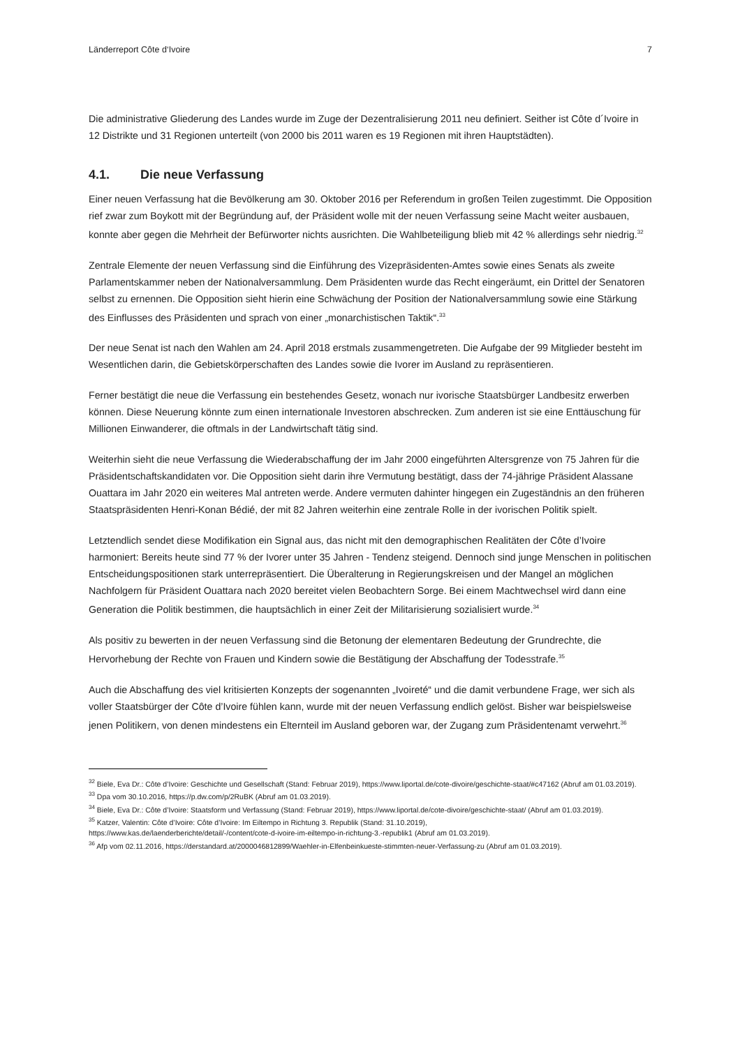Länderreport Côte d‘Ivoire 7
Die administrative Gliederung des Landes wurde im Zuge der Dezentralisierung 2011 neu definiert. Seither ist Côte d´Ivoire in 12 Distrikte und 31 Regionen unterteilt (von 2000 bis 2011 waren es 19 Regionen mit ihren Hauptstädten).
4.1. Die neue Verfassung
Einer neuen Verfassung hat die Bevölkerung am 30. Oktober 2016 per Referendum in großen Teilen zugestimmt. Die Opposition rief zwar zum Boykott mit der Begründung auf, der Präsident wolle mit der neuen Verfassung seine Macht weiter ausbauen, konnte aber gegen die Mehrheit der Befürworter nichts ausrichten. Die Wahlbeteiligung blieb mit 42 % allerdings sehr niedrig.<sup>32</sup>
Zentrale Elemente der neuen Verfassung sind die Einführung des Vizepräsidenten-Amtes sowie eines Senats als zweite Parlamentskammer neben der Nationalversammlung. Dem Präsidenten wurde das Recht eingeräumt, ein Drittel der Senatoren selbst zu ernennen. Die Opposition sieht hierin eine Schwächung der Position der Nationalversammlung sowie eine Stärkung des Einflusses des Präsidenten und sprach von einer „monarchistischen Taktik“.<sup>33</sup>
Der neue Senat ist nach den Wahlen am 24. April 2018 erstmals zusammengetreten. Die Aufgabe der 99 Mitglieder besteht im Wesentlichen darin, die Gebietskörperschaften des Landes sowie die Ivorer im Ausland zu repräsentieren.
Ferner bestätigt die neue die Verfassung ein bestehendes Gesetz, wonach nur ivorische Staatsbürger Landbesitz erwerben können. Diese Neuerung könnte zum einen internationale Investoren abschrecken. Zum anderen ist sie eine Enttäuschung für Millionen Einwanderer, die oftmals in der Landwirtschaft tätig sind.
Weiterhin sieht die neue Verfassung die Wiederabschaffung der im Jahr 2000 eingeführten Altersgrenze von 75 Jahren für die Präsidentschaftskandidaten vor. Die Opposition sieht darin ihre Vermutung bestätigt, dass der 74-jährige Präsident Alassane Ouattara im Jahr 2020 ein weiteres Mal antreten werde. Andere vermuten dahinter hingegen ein Zugeständnis an den früheren Staatspräsidenten Henri-Konan Bédié, der mit 82 Jahren weiterhin eine zentrale Rolle in der ivorischen Politik spielt.
Letztendlich sendet diese Modifikation ein Signal aus, das nicht mit den demographischen Realitäten der Côte d’Ivoire harmoniert: Bereits heute sind 77 % der Ivorer unter 35 Jahren - Tendenz steigend. Dennoch sind junge Menschen in politischen Entscheidungspositionen stark unterrepräsentiert. Die Überalterung in Regierungskreisen und der Mangel an möglichen Nachfolgern für Präsident Ouattara nach 2020 bereitet vielen Beobachtern Sorge. Bei einem Machtwechsel wird dann eine Generation die Politik bestimmen, die hauptsächlich in einer Zeit der Militarisierung sozialisiert wurde.<sup>34</sup>
Als positiv zu bewerten in der neuen Verfassung sind die Betonung der elementaren Bedeutung der Grundrechte, die Hervorhebung der Rechte von Frauen und Kindern sowie die Bestätigung der Abschaffung der Todesstrafe.<sup>35</sup>
Auch die Abschaffung des viel kritisierten Konzepts der sogenannten „Ivoireté“ und die damit verbundene Frage, wer sich als voller Staatsbürger der Côte d’Ivoire fühlen kann, wurde mit der neuen Verfassung endlich gelöst. Bisher war beispielsweise jenen Politikern, von denen mindestens ein Elternteil im Ausland geboren war, der Zugang zum Präsidentenamt verwehrt.<sup>36</sup>
<sup>32</sup> Biele, Eva Dr.: Côte d’Ivoire: Geschichte und Gesellschaft (Stand: Februar 2019), https://www.liportal.de/cote-divoire/geschichte-staat/#c47162 (Abruf am 01.03.2019).
<sup>33</sup> Dpa vom 30.10.2016, https://p.dw.com/p/2RuBK (Abruf am 01.03.2019).
<sup>34</sup> Biele, Eva Dr.: Côte d’Ivoire: Staatsform und Verfassung (Stand: Februar 2019), https://www.liportal.de/cote-divoire/geschichte-staat/ (Abruf am 01.03.2019).
<sup>35</sup> Katzer, Valentin: Côte d’Ivoire: Côte d’Ivoire: Im Eiltempo in Richtung 3. Republik (Stand: 31.10.2019),
https://www.kas.de/laenderberichte/detail/-/content/cote-d-ivoire-im-eiltempo-in-richtung-3.-republik1 (Abruf am 01.03.2019).
<sup>36</sup> Afp vom 02.11.2016, https://derstandard.at/2000046812899/Waehler-in-Elfenbeinkueste-stimmten-neuer-Verfassung-zu (Abruf am 01.03.2019).